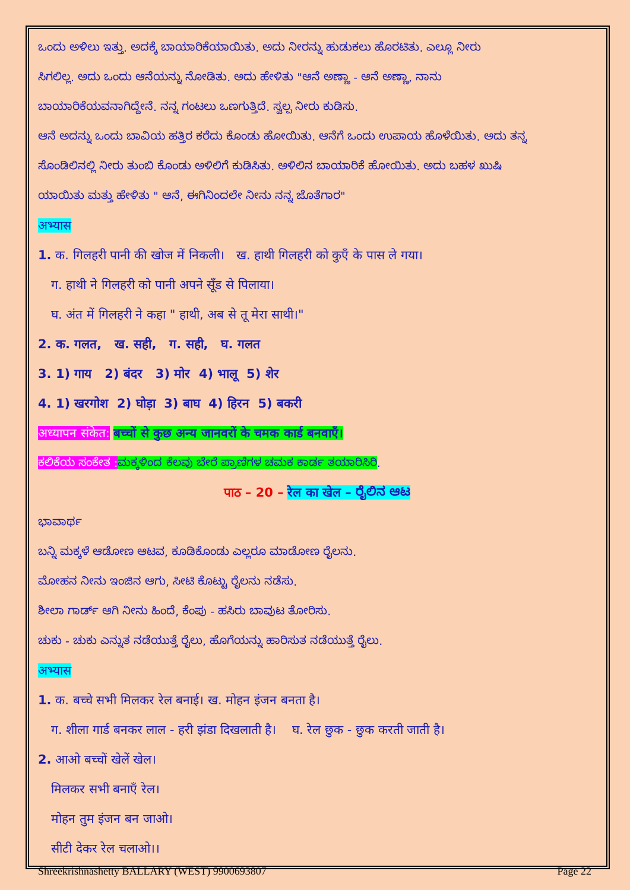ಒಂದು ಅಳಿಲು ಇತ್ತು. ಅದಕ್ಕೆ ಬಾಯಾರಿಕೆಯಾಯಿತು. ಅದು ನೀರನ್ನು ಹುಡುಕಲು ಹೊರಟಿತು. ಎಲ್ಲೂ ನೀರು
ಸಿಗಲಿಲ್ಲ. ಅದು ಒಂದು ಆನೆಯನ್ನು ನೋಡಿತು. ಅದು ಹೇಳಿತು "ಆನೆ ಅಣ್ಣಾ - ಆನೆ ಅಣ್ಣಾ, ನಾನು
ಬಾಯಾರಿಕೆಯವನಾಗಿದ್ದೇನೆ. ನನ್ನ ಗಂಟಲು ಒಣಗುತ್ತಿದೆ. ಸ್ವಲ್ಪ ನೀರು ಕುಡಿಸು.
ಆನೆ ಅದನ್ನು ಒಂದು ಬಾವಿಯ ಹತ್ತಿರ ಕರೆದು ಕೊಂಡು ಹೋಯಿತು. ಆನೆಗೆ ಒಂದು ಉಪಾಯ ಹೊಳೆಯಿತು. ಅದು ತನ್ನ
ಸೊಂಡಿಲಿನಲ್ಲಿ ನೀರು ತುಂಬಿ ಕೊಂಡು ಅಳಿಲಿಗೆ ಕುಡಿಸಿತು. ಅಳಿಲಿನ ಬಾಯಾರಿಕೆ ಹೋಯಿತು. ಅದು ಬಹಳ ಖುಷಿ
ಯಾಯಿತು ಮತ್ತು ಹೇಳಿತು " ಆನೆ, ಈಗಿನಿಂದಲೇ ನೀನು ನನ್ನ ಜೊತೆಗಾರ"
अभ्यास
1. क. गिलहरी पानी की खोज में निकली। ख. हाथी गिलहरी को कुएँ के पास ले गया।
ग. हाथी ने गिलहरी को पानी अपने सूँड से पिलाया।
घ. अंत में गिलहरी ने कहा " हाथी, अब से तू मेरा साथी।"
2. क. गलत, ख. सही, ग. सही, घ. गलत
3. 1) गाय 2) बंदर 3) मोर 4) भालू 5) शेर
4. 1) खरगोश 2) घोड़ा 3) बाघ 4) हिरन 5) बकरी
अध्यापन संकेत: बच्चों से कुछ अन्य जानवरों के चमक कार्ड बनवाएँ।
ಕಲಿಕೆಯ ಸಂಕೇತ : ಮಕ್ಕಳಿಂದ ಕೆಲವು ಬೇರೆ ಪ್ರಾಣಿಗಳ ಚಮಕ ಕಾರ್ಡ ತಯಾರಿಸಿರಿ.
पाठ – 20 – रेल का खेल – ರೈಲಿನ ಆಟ
ಭಾವಾರ್ಥ
ಬನ್ನಿ ಮಕ್ಕಳೆ ಆಡೋಣ ಆಟವ, ಕೂಡಿಕೊಂಡು ಎಲ್ಲರೂ ಮಾಡೋಣ ರೈಲನು.
ಮೋಹನ ನೀನು ಇಂಜಿನ ಆಗು, ಸೀಟಿ ಕೊಟ್ಟು ರೈಲನು ನಡೆಸು.
ಶೀಲಾ ಗಾರ್ಡ್ ಆಗಿ ನೀನು ಹಿಂದೆ, ಕೆಂಪು - ಹಸಿರು ಬಾವುಟ ತೋರಿಸು.
ಚುಕು - ಚುಕು ಎನ್ನುತ ನಡೆಯುತ್ತೆ ರೈಲು, ಹೊಗೆಯನ್ನು ಹಾರಿಸುತ ನಡೆಯುತ್ತೆ ರೈಲು.
अभ्यास
1. क. बच्चे सभी मिलकर रेल बनाई। ख. मोहन इंजन बनता है।
ग. शीला गार्ड बनकर लाल - हरी झंडा दिखलाती है। घ. रेल छुक - छुक करती जाती है।
2. आओ बच्चों खेलें खेल।
मिलकर सभी बनाएँ रेल।
मोहन तुम इंजन बन जाओ।
सीटी देकर रेल चलाओ।।
Shreekrishnashetty BALLARY (WEST) 9900693807 Page 22